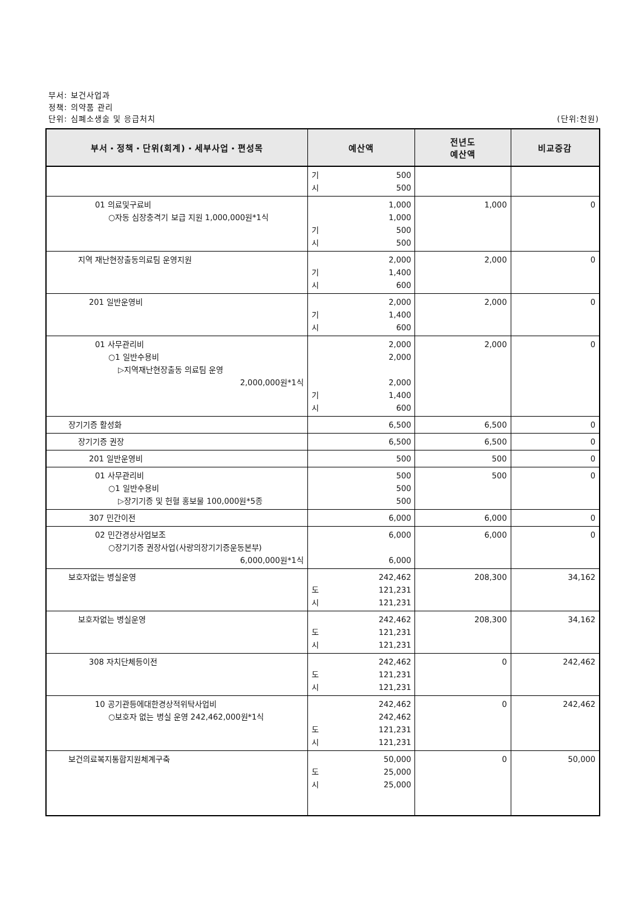부서: 보건사업과
정책: 의약품 관리
단위: 심폐소생술 및 응급처치 (단위:천원)
| 부서・정책・단위(회계)・세부사업・편성목 | 예산액 | 전년도 예산액 | 비교증감 |
| --- | --- | --- | --- |
| | 기 500 시 500 | | |
| 01 의료및구료비 ○자동 심장충격기 보급 지원 1,000,000원*1식 | 1,000 1,000 기 500 시 500 | 1,000 | 0 |
| 지역 재난현장출동의료팀 운영지원 | 2,000 기 1,400 시 600 | 2,000 | 0 |
| 201 일반운영비 | 2,000 기 1,400 시 600 | 2,000 | 0 |
| 01 사무관리비 ○1 일반수용비 ▷지역재난현장출동 의료팀 운영 2,000,000원*1식 | 2,000 2,000 2,000 기 1,400 시 600 | 2,000 | 0 |
| 장기기증 활성화 | 6,500 | 6,500 | 0 |
| 장기기증 권장 | 6,500 | 6,500 | 0 |
| 201 일반운영비 | 500 | 500 | 0 |
| 01 사무관리비 ○1 일반수용비 ▷장기기증 및 헌혈 홍보물 100,000원*5종 | 500 500 500 | 500 | 0 |
| 307 민간이전 | 6,000 | 6,000 | 0 |
| 02 민간경상사업보조 ○장기기증 권장사업(사랑의장기기증운동본부) 6,000,000원*1식 | 6,000 6,000 | 6,000 | 0 |
| 보호자없는 병실운영 | 242,462 도 121,231 시 121,231 | 208,300 | 34,162 |
| 보호자없는 병실운영 | 242,462 도 121,231 시 121,231 | 208,300 | 34,162 |
| 308 자치단체등이전 | 242,462 도 121,231 시 121,231 | 0 | 242,462 |
| 10 공기관등에대한경상적위탁사업비 ○보호자 없는 병실 운영 242,462,000원*1식 | 242,462 242,462 도 121,231 시 121,231 | 0 | 242,462 |
| 보건의료복지통합지원체계구축 | 50,000 도 25,000 시 25,000 | 0 | 50,000 |